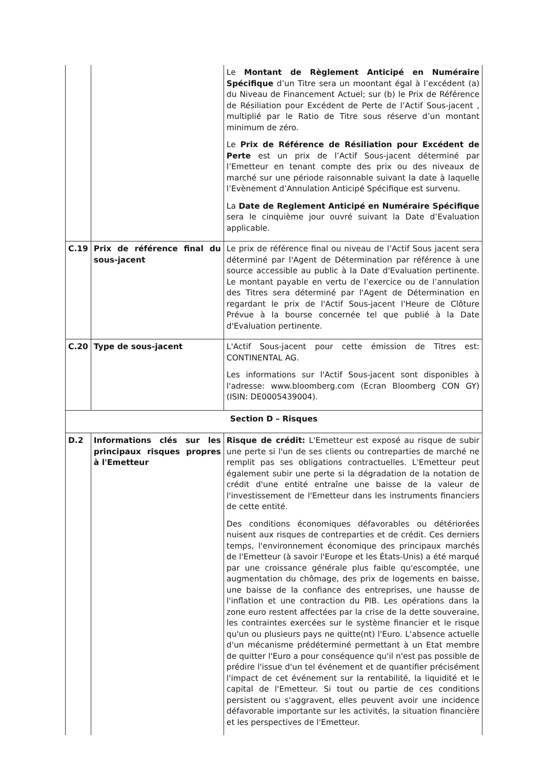| | | Le Montant de Règlement Anticipé en Numéraire Spécifique d’un Titre sera un moontant égal à l’excédent (a) du Niveau de Financement Actuel; sur (b) le Prix de Référence de Résiliation pour Excédent de Perte de l’Actif Sous-jacent , multiplié par le Ratio de Titre sous réserve d’un montant minimum de zéro. Le Prix de Référence de Résiliation pour Excédent de Perte est un prix de l’Actif Sous-jacent déterminé par l’Emetteur en tenant compte des prix ou des niveaux de marché sur une période raisonnable suivant la date à laquelle l’Evènement d’Annulation Anticipé Spécifique est survenu. La Date de Reglement Anticipé en Numéraire Spécifique sera le cinquième jour ouvré suivant la Date d’Evaluation applicable. |
| C.19 | Prix de référence final du sous-jacent | Le prix de référence final ou niveau de l’Actif Sous jacent sera déterminé par l'Agent de Détermination par référence à une source accessible au public à la Date d'Evaluation pertinente. Le montant payable en vertu de l’exercice ou de l’annulation des Titres sera déterminé par l'Agent de Détermination en regardant le prix de l'Actif Sous-jacent l'Heure de Clôture Prévue à la bourse concernée tel que publié à la Date d'Evaluation pertinente. |
| C.20 | Type de sous-jacent | L'Actif Sous-jacent pour cette émission de Titres est: CONTINENTAL AG. Les informations sur l'Actif Sous-jacent sont disponibles à l'adresse: www.bloomberg.com (Ecran Bloomberg CON GY) (ISIN: DE0005439004). |
| Section D – Risques | | |
| D.2 | Informations clés sur les principaux risques propres à l'Emetteur | Risque de crédit: L'Emetteur est exposé au risque de subir une perte si l'un de ses clients ou contreparties de marché ne remplit pas ses obligations contractuelles. L'Emetteur peut également subir une perte si la dégradation de la notation de crédit d'une entité entraîne une baisse de la valeur de l'investissement de l'Emetteur dans les instruments financiers de cette entité. Des conditions économiques défavorables ou détériorées nuisent aux risques de contreparties et de crédit. Ces derniers temps, l'environnement économique des principaux marchés de l'Emetteur (à savoir l'Europe et les États-Unis) a été marqué par une croissance générale plus faible qu'escomptée, une augmentation du chômage, des prix de logements en baisse, une baisse de la confiance des entreprises, une hausse de l'inflation et une contraction du PIB. Les opérations dans la zone euro restent affectées par la crise de la dette souveraine, les contraintes exercées sur le système financier et le risque qu'un ou plusieurs pays ne quitte(nt) l'Euro. L'absence actuelle d'un mécanisme prédéterminé permettant à un Etat membre de quitter l'Euro a pour conséquence qu'il n'est pas possible de prédire l'issue d'un tel événement et de quantifier précisément l'impact de cet événement sur la rentabilité, la liquidité et le capital de l'Emetteur. Si tout ou partie de ces conditions persistent ou s'aggravent, elles peuvent avoir une incidence défavorable importante sur les activités, la situation financière et les perspectives de l'Emetteur. |